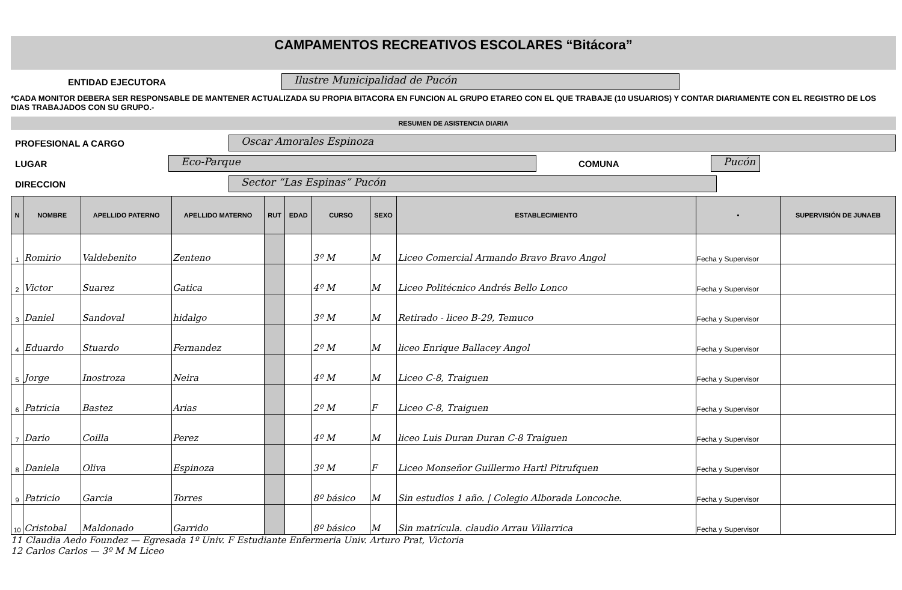CAMPAMENTOS RECREATIVOS ESCOLARES “Bitácora”
ENTIDAD EJECUTORA Ilustre Municipalidad de Pucón
*CADA MONITOR DEBERA SER RESPONSABLE DE MANTENER ACTUALIZADA SU PROPIA BITACORA EN FUNCION AL GRUPO ETAREO CON EL QUE TRABAJE (10 USUARIOS) Y CONTAR DIARIAMENTE CON EL REGISTRO DE LOS DIAS TRABAJADOS CON SU GRUPO.-
RESUMEN DE ASISTENCIA DIARIA
PROFESIONAL A CARGO Oscar Amorales Espinoza
LUGAR Eco-Parque COMUNA Pucón
DIRECCION Sector “Las Espinas” Pucón
| N | NOMBRE | APELLIDO PATERNO | APELLIDO MATERNO | RUT | EDAD | CURSO | SEXO | ESTABLECIMIENTO | • | SUPERVISIÓN DE JUNAEB |
| --- | --- | --- | --- | --- | --- | --- | --- | --- | --- | --- |
| 1 | Romirio | Valdebenito | Zenteno | | | 3º M | M | Liceo Comercial Armando Bravo Bravo Angol | Fecha y Supervisor | |
| 2 | Victor | Suarez | Gatica | | | 4º M | M | Liceo Politécnico Andrés Bello Lonco | Fecha y Supervisor | |
| 3 | Daniel | Sandoval | hidalgo | | | 3º M | M | Retirado - liceo B-29, Temuco | Fecha y Supervisor | |
| 4 | Eduardo | Stuardo | Fernandez | | | 2º M | M | liceo Enrique Ballacey Angol | Fecha y Supervisor | |
| 5 | Jorge | Inostroza | Neira | | | 4º M | M | Liceo C-8, Traiguen | Fecha y Supervisor | |
| 6 | Patricia | Bastez | Arias | | | 2º M | F | Liceo C-8, Traiguen | Fecha y Supervisor | |
| 7 | Dario | Coilla | Perez | | | 4º M | M | liceo Luis Duran Duran C-8 Traiguen | Fecha y Supervisor | |
| 8 | Daniela | Oliva | Espinoza | | | 3º M | F | Liceo Monseñor Guillermo Hartl Pitrufquen | Fecha y Supervisor | |
| 9 | Patricio | Garcia | Torres | | | 8º básico | M | Sin estudios 1 año. / Colegio Alborada Loncoche. | Fecha y Supervisor | |
| 10 | Cristobal | Maldonado | Garrido | | | 8º básico | M | Sin matrícula. claudio Arrau Villarrica | Fecha y Supervisor | |
11 Claudia Aedo Foundez — Egresada 1º Univ. F Estudiante Enfermeria Univ. Arturo Prat, Victoria
12 Carlos Carlos — 3º M M Liceo